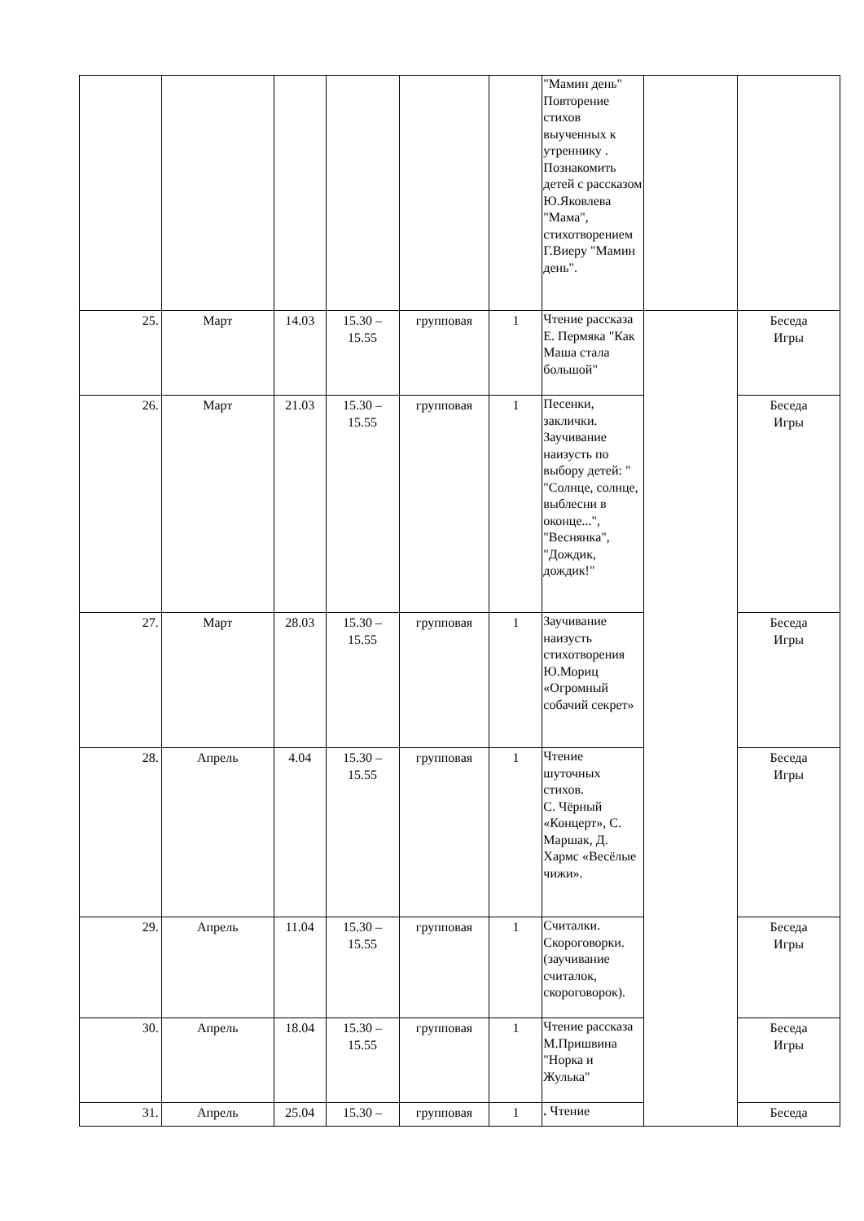| | | | | | | "Мамин день" Повторение стихов выученных к утреннику . Познакомить детей с рассказом Ю.Яковлева "Мама", стихотворением Г.Виеру "Мамин день". | | |
| 25. | Март | 14.03 | 15.30 – 15.55 | групповая | 1 | Чтение рассказа Е. Пермяка "Как Маша стала большой" | | Беседа Игры |
| 26. | Март | 21.03 | 15.30 – 15.55 | групповая | 1 | Песенки, заклички. Заучивание наизусть по выбору детей: " "Солнце, солнце, выблесни в оконце...", "Веснянка", "Дождик, дождик!" | | Беседа Игры |
| 27. | Март | 28.03 | 15.30 – 15.55 | групповая | 1 | Заучивание наизусть стихотворения Ю.Мориц «Огромный собачий секрет» | | Беседа Игры |
| 28. | Апрель | 4.04 | 15.30 – 15.55 | групповая | 1 | Чтение шуточных стихов. С. Чёрный «Концерт», С. Маршак, Д. Хармс «Весёлые чижи». | | Беседа Игры |
| 29. | Апрель | 11.04 | 15.30 – 15.55 | групповая | 1 | Считалки. Скороговорки. (заучивание считалок, скороговорок). | | Беседа Игры |
| 30. | Апрель | 18.04 | 15.30 – 15.55 | групповая | 1 | Чтение рассказа М.Пришвина "Норка и Жулька" | | Беседа Игры |
| 31. | Апрель | 25.04 | 15.30 – | групповая | 1 | . Чтение | | Беседа |